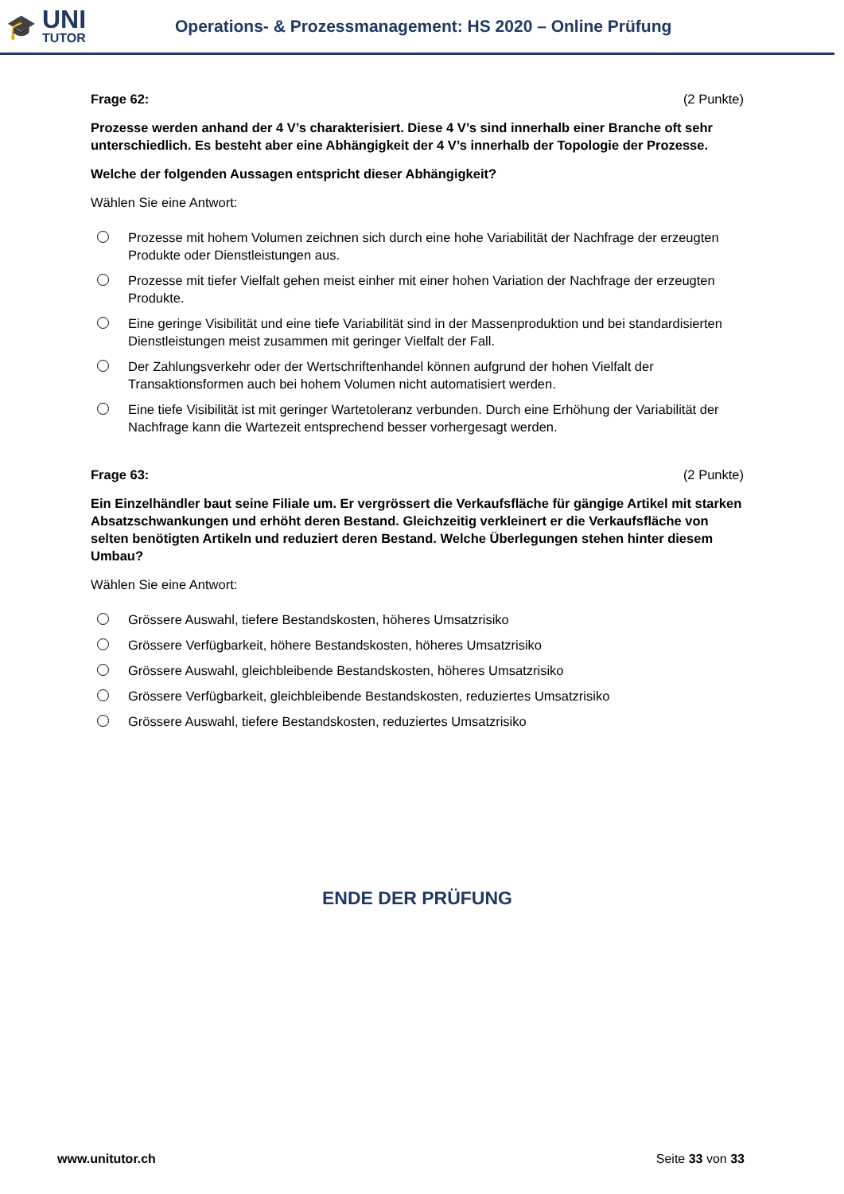🎓
UNI
TUTOR
Operations- & Prozessmanagement: HS 2020 – Online Prüfung
Frage 62: (2 Punkte)
Prozesse werden anhand der 4 V’s charakterisiert. Diese 4 V’s sind innerhalb einer Branche oft sehr unterschiedlich. Es besteht aber eine Abhängigkeit der 4 V’s innerhalb der Topologie der Prozesse.
Welche der folgenden Aussagen entspricht dieser Abhängigkeit?
Wählen Sie eine Antwort:
Prozesse mit hohem Volumen zeichnen sich durch eine hohe Variabilität der Nachfrage der erzeugten Produkte oder Dienstleistungen aus.
Prozesse mit tiefer Vielfalt gehen meist einher mit einer hohen Variation der Nachfrage der erzeugten Produkte.
Eine geringe Visibilität und eine tiefe Variabilität sind in der Massenproduktion und bei standardisierten Dienstleistungen meist zusammen mit geringer Vielfalt der Fall.
Der Zahlungsverkehr oder der Wertschriftenhandel können aufgrund der hohen Vielfalt der Transaktionsformen auch bei hohem Volumen nicht automatisiert werden.
Eine tiefe Visibilität ist mit geringer Wartetoleranz verbunden. Durch eine Erhöhung der Variabilität der Nachfrage kann die Wartezeit entsprechend besser vorhergesagt werden.
Frage 63: (2 Punkte)
Ein Einzelhändler baut seine Filiale um. Er vergrössert die Verkaufsfläche für gängige Artikel mit starken Absatzschwankungen und erhöht deren Bestand. Gleichzeitig verkleinert er die Verkaufsfläche von selten benötigten Artikeln und reduziert deren Bestand. Welche Überlegungen stehen hinter diesem Umbau?
Wählen Sie eine Antwort:
Grössere Auswahl, tiefere Bestandskosten, höheres Umsatzrisiko
Grössere Verfügbarkeit, höhere Bestandskosten, höheres Umsatzrisiko
Grössere Auswahl, gleichbleibende Bestandskosten, höheres Umsatzrisiko
Grössere Verfügbarkeit, gleichbleibende Bestandskosten, reduziertes Umsatzrisiko
Grössere Auswahl, tiefere Bestandskosten, reduziertes Umsatzrisiko
ENDE DER PRÜFUNG
www.unitutor.ch Seite 33 von 33